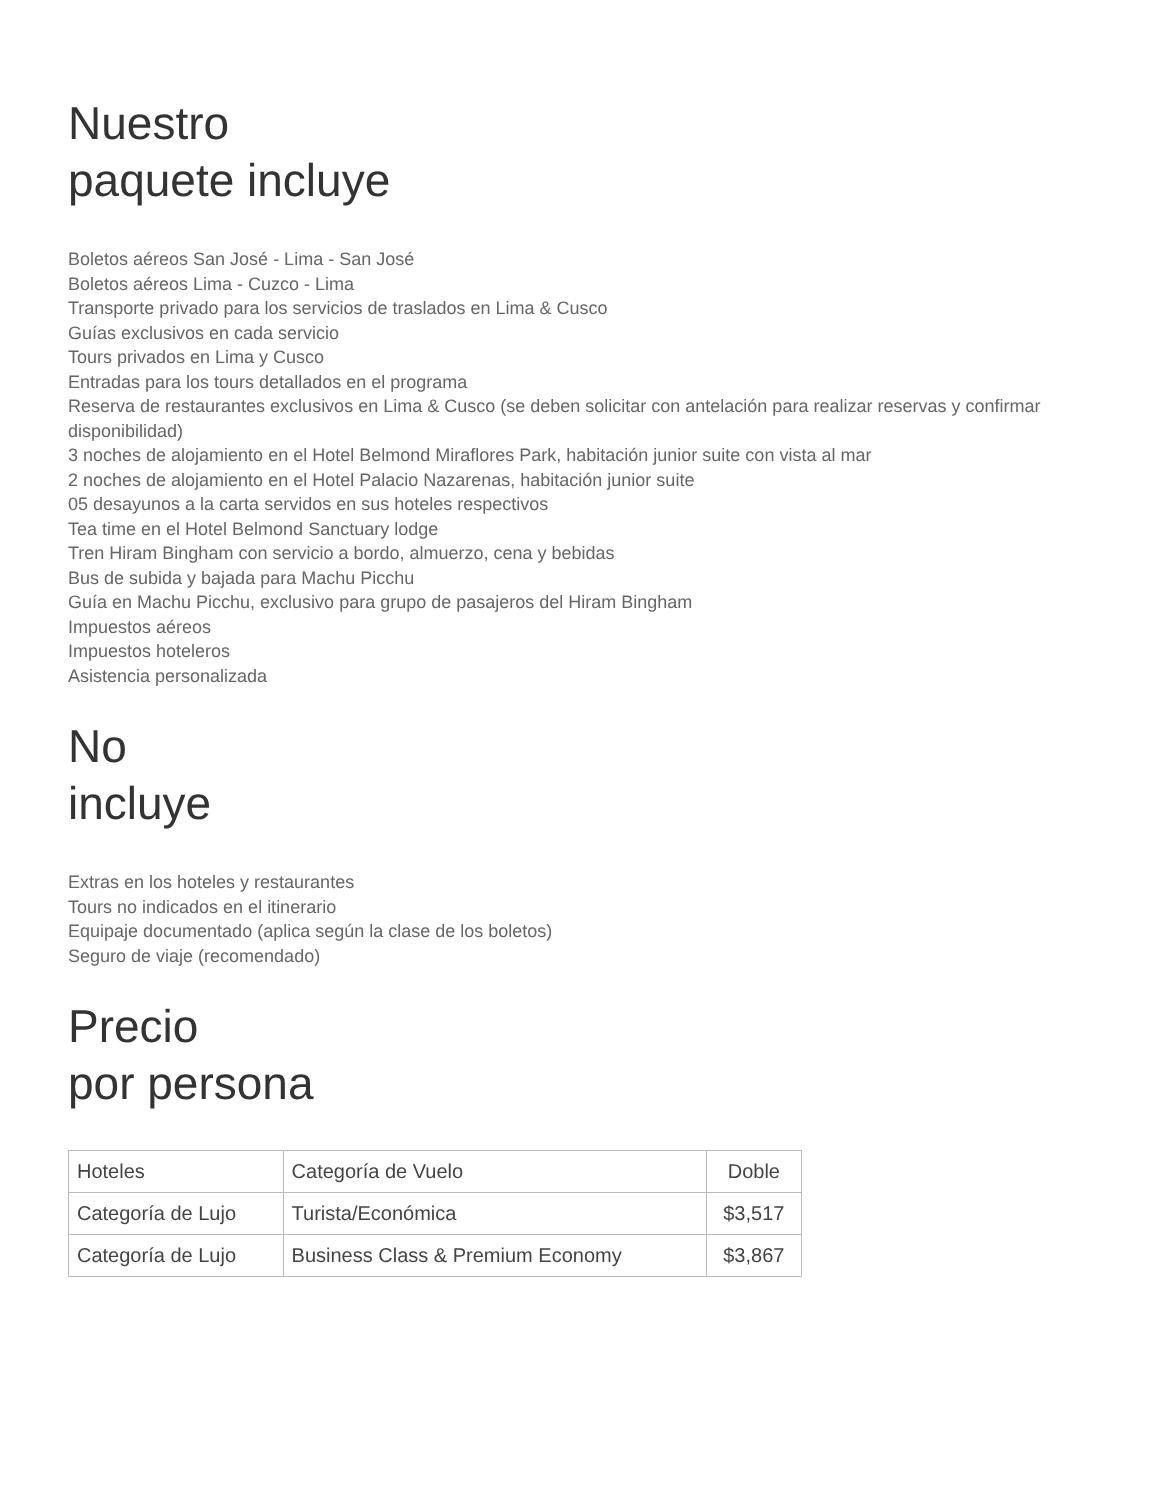Nuestro
paquete incluye
Boletos aéreos San José - Lima - San José
Boletos aéreos Lima - Cuzco - Lima
Transporte privado para los servicios de traslados en Lima & Cusco
Guías exclusivos en cada servicio
Tours privados en Lima y Cusco
Entradas para los tours detallados en el programa
Reserva de restaurantes exclusivos en Lima & Cusco (se deben solicitar con antelación para realizar reservas y confirmar disponibilidad)
3 noches de alojamiento en el Hotel Belmond Miraflores Park, habitación junior suite con vista al mar
2 noches de alojamiento en el Hotel Palacio Nazarenas, habitación junior suite
05 desayunos a la carta servidos en sus hoteles respectivos
Tea time en el Hotel Belmond Sanctuary lodge
Tren Hiram Bingham con servicio a bordo, almuerzo, cena y bebidas
Bus de subida y bajada para Machu Picchu
Guía en Machu Picchu, exclusivo para grupo de pasajeros del Hiram Bingham
Impuestos aéreos
Impuestos hoteleros
Asistencia personalizada
No
incluye
Extras en los hoteles y restaurantes
Tours no indicados en el itinerario
Equipaje documentado (aplica según la clase de los boletos)
Seguro de viaje (recomendado)
Precio
por persona
| Hoteles | Categoría de Vuelo | Doble |
| --- | --- | --- |
| Categoría de Lujo | Turista/Económica | $3,517 |
| Categoría de Lujo | Business Class & Premium Economy | $3,867 |